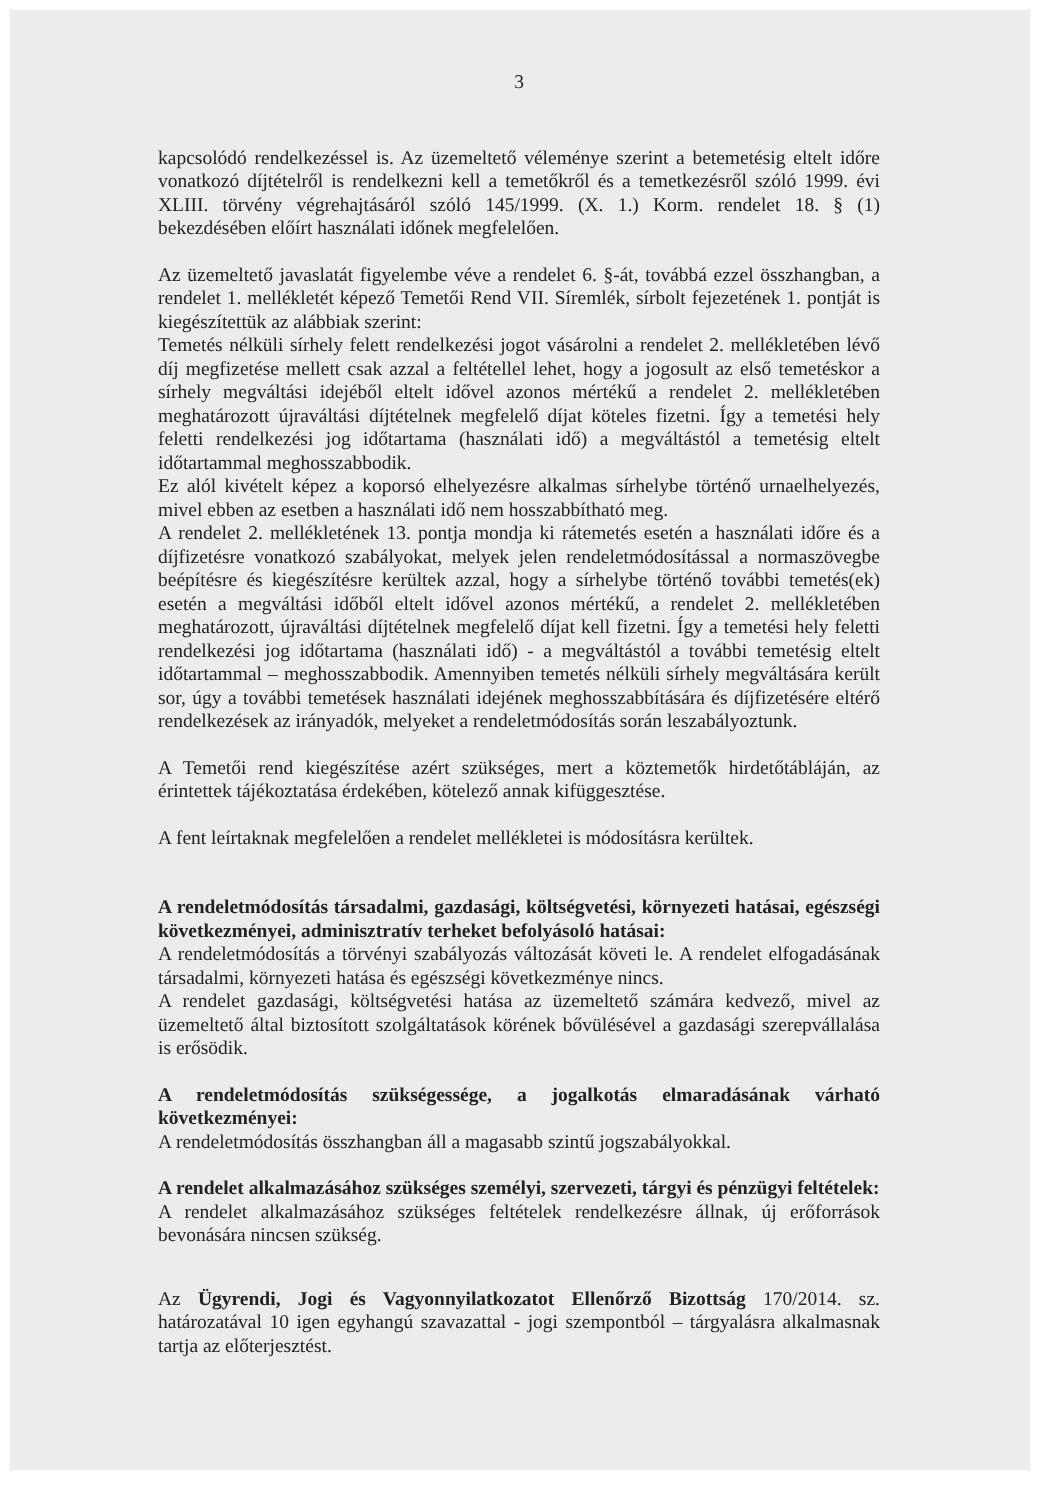3
kapcsolódó rendelkezéssel is. Az üzemeltető véleménye szerint a betemetésig eltelt időre vonatkozó díjtételről is rendelkezni kell a temetőkről és a temetkezésről szóló 1999. évi XLIII. törvény végrehajtásáról szóló 145/1999. (X. 1.) Korm. rendelet 18. § (1) bekezdésében előírt használati időnek megfelelően.
Az üzemeltető javaslatát figyelembe véve a rendelet 6. §-át, továbbá ezzel összhangban, a rendelet 1. mellékletét képező Temetői Rend VII. Síremlék, sírbolt fejezetének 1. pontját is kiegészítettük az alábbiak szerint:
Temetés nélküli sírhely felett rendelkezési jogot vásárolni a rendelet 2. mellékletében lévő díj megfizetése mellett csak azzal a feltétellel lehet, hogy a jogosult az első temetéskor a sírhely megváltási idejéből eltelt idővel azonos mértékű a rendelet 2. mellékletében meghatározott újraváltási díjtételnek megfelelő díjat köteles fizetni. Így a temetési hely feletti rendelkezési jog időtartama (használati idő) a megváltástól a temetésig eltelt időtartammal meghosszabbodik.
Ez alól kivételt képez a koporsó elhelyezésre alkalmas sírhelybe történő urnaelhelyezés, mivel ebben az esetben a használati idő nem hosszabbítható meg.
A rendelet 2. mellékletének 13. pontja mondja ki rátemetés esetén a használati időre és a díjfizetésre vonatkozó szabályokat, melyek jelen rendeletmódosítással a normaszövegbe beépítésre és kiegészítésre kerültek azzal, hogy a sírhelybe történő további temetés(ek) esetén a megváltási időből eltelt idővel azonos mértékű, a rendelet 2. mellékletében meghatározott, újraváltási díjtételnek megfelelő díjat kell fizetni. Így a temetési hely feletti rendelkezési jog időtartama (használati idő) - a megváltástól a további temetésig eltelt időtartammal – meghosszabbodik. Amennyiben temetés nélküli sírhely megváltására került sor, úgy a további temetések használati idejének meghosszabbítására és díjfizetésére eltérő rendelkezések az irányadók, melyeket a rendeletmódosítás során leszabályoztunk.
A Temetői rend kiegészítése azért szükséges, mert a köztemetők hirdetőtábláján, az érintettek tájékoztatása érdekében, kötelező annak kifüggesztése.
A fent leírtaknak megfelelően a rendelet mellékletei is módosításra kerültek.
A rendeletmódosítás társadalmi, gazdasági, költségvetési, környezeti hatásai, egészségi következményei, adminisztratív terheket befolyásoló hatásai:
A rendeletmódosítás a törvényi szabályozás változását követi le. A rendelet elfogadásának társadalmi, környezeti hatása és egészségi következménye nincs.
A rendelet gazdasági, költségvetési hatása az üzemeltető számára kedvező, mivel az üzemeltető által biztosított szolgáltatások körének bővülésével a gazdasági szerepvállalása is erősödik.
A rendeletmódosítás szükségessége, a jogalkotás elmaradásának várható következményei:
A rendeletmódosítás összhangban áll a magasabb szintű jogszabályokkal.
A rendelet alkalmazásához szükséges személyi, szervezeti, tárgyi és pénzügyi feltételek:
A rendelet alkalmazásához szükséges feltételek rendelkezésre állnak, új erőforrások bevonására nincsen szükség.
Az Ügyrendi, Jogi és Vagyonnyilatkozatot Ellenőrző Bizottság 170/2014. sz. határozatával 10 igen egyhangú szavazattal - jogi szempontból – tárgyalásra alkalmasnak tartja az előterjesztést.